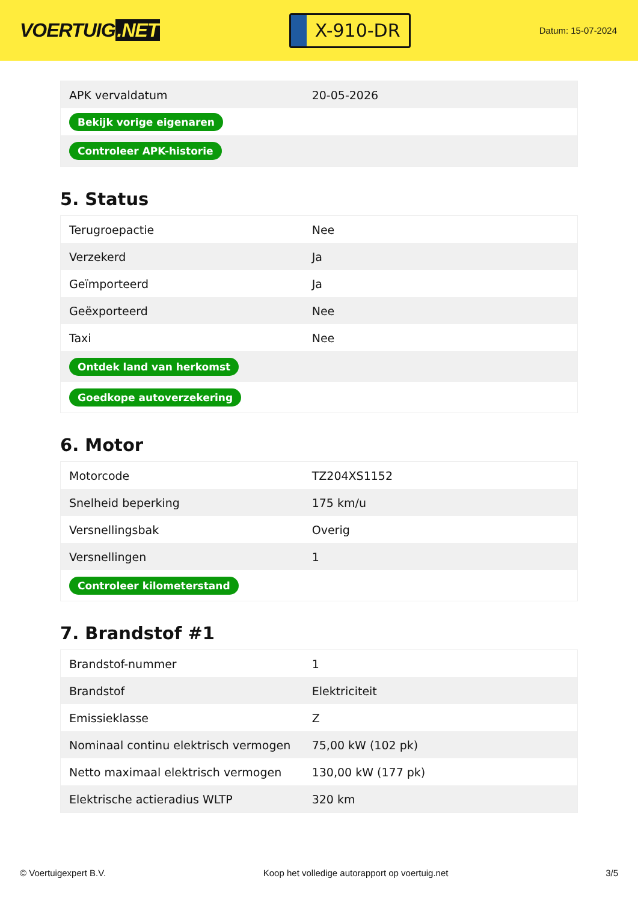VOERTUIG.NET
X-910-DR
Datum: 15-07-2024
| APK vervaldatum | 20-05-2026 |
| Bekijk vorige eigenaren | |
| Controleer APK-historie | |
5. Status
| Terugroepactie | Nee |
| Verzekerd | Ja |
| Geïmporteerd | Ja |
| Geëxporteerd | Nee |
| Taxi | Nee |
| Ontdek land van herkomst | |
| Goedkope autoverzekering | |
6. Motor
| Motorcode | TZ204XS1152 |
| Snelheid beperking | 175 km/u |
| Versnellingsbak | Overig |
| Versnellingen | 1 |
| Controleer kilometerstand | |
7. Brandstof #1
| Brandstof-nummer | 1 |
| Brandstof | Elektriciteit |
| Emissieklasse | Z |
| Nominaal continu elektrisch vermogen | 75,00 kW (102 pk) |
| Netto maximaal elektrisch vermogen | 130,00 kW (177 pk) |
| Elektrische actieradius WLTP | 320 km |
© Voertuigexpert B.V. Koop het volledige autorapport op voertuig.net 3/5